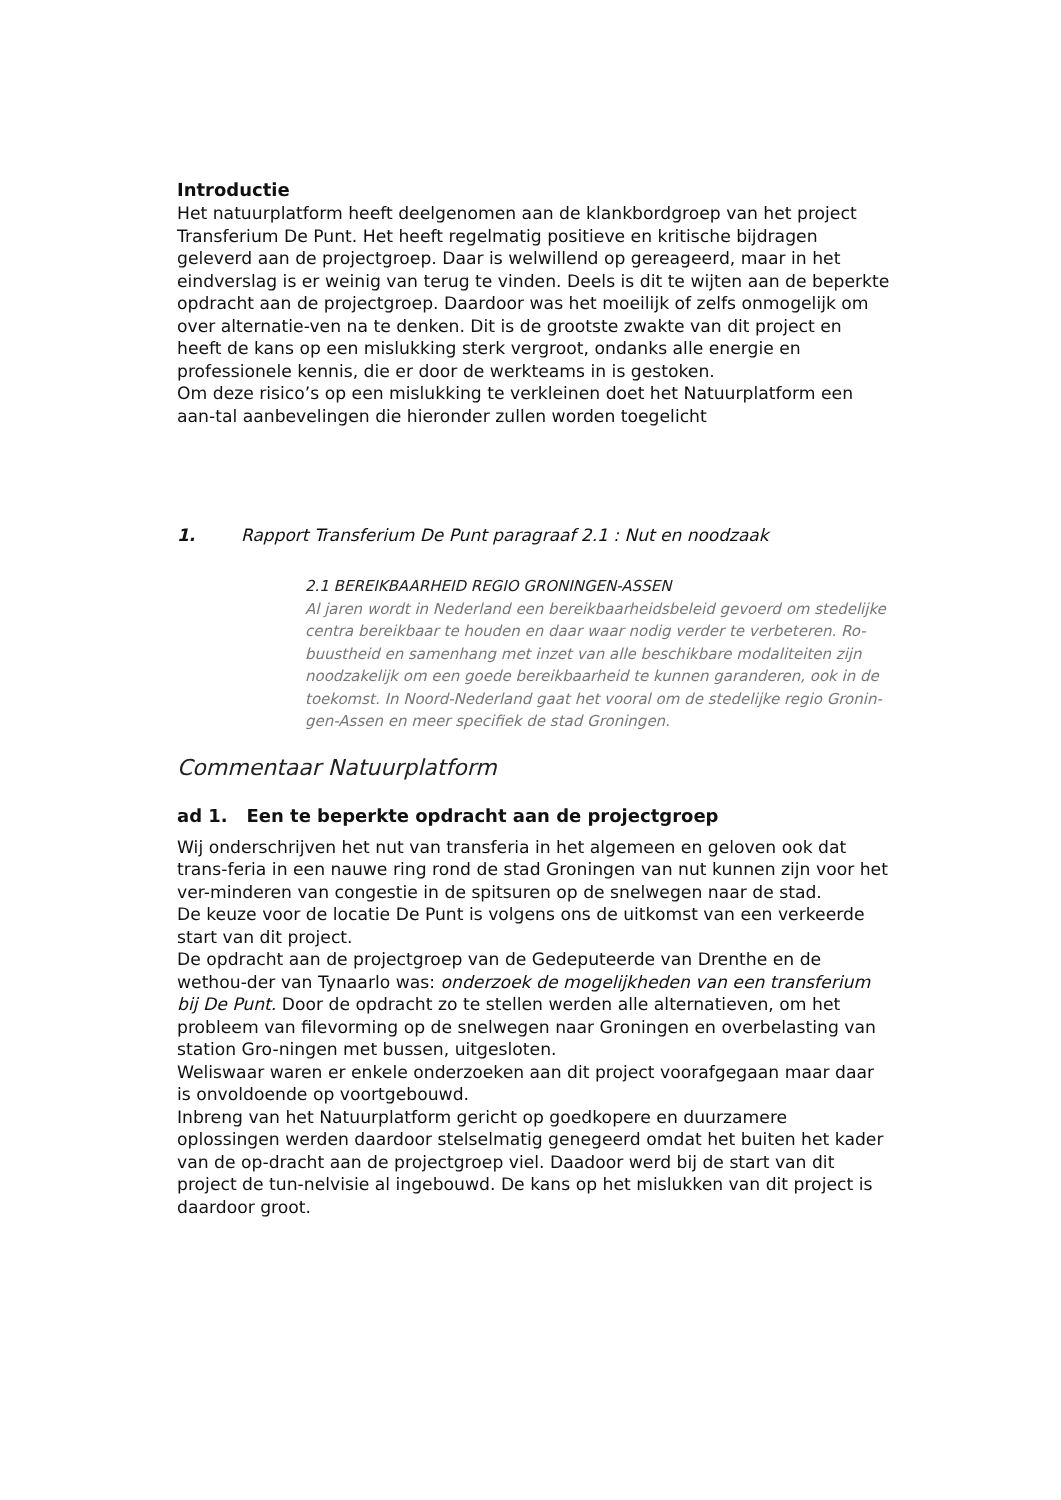Introductie
Het natuurplatform heeft deelgenomen aan de klankbordgroep van het project Transferium De Punt. Het heeft regelmatig positieve en kritische bijdragen geleverd aan de projectgroep. Daar is welwillend op gereageerd, maar in het eindverslag is er weinig van terug te vinden. Deels is dit te wijten aan de beperkte opdracht aan de projectgroep. Daardoor was het moeilijk of zelfs onmogelijk om over alternatie-ven na te denken. Dit is de grootste zwakte van dit project en heeft de kans op een mislukking sterk vergroot, ondanks alle energie en professionele kennis, die er door de werkteams in is gestoken.
Om deze risico’s op een mislukking te verkleinen doet het Natuurplatform een aan-tal aanbevelingen die hieronder zullen worden toegelicht
1. Rapport Transferium De Punt paragraaf 2.1 : Nut en noodzaak
2.1 BEREIKBAARHEID REGIO GRONINGEN-ASSEN
Al jaren wordt in Nederland een bereikbaarheidsbeleid gevoerd om stedelijke centra bereikbaar te houden en daar waar nodig verder te verbeteren. Ro-buustheid en samenhang met inzet van alle beschikbare modaliteiten zijn noodzakelijk om een goede bereikbaarheid te kunnen garanderen, ook in de toekomst. In Noord-Nederland gaat het vooral om de stedelijke regio Gronin-gen-Assen en meer specifiek de stad Groningen.
Commentaar Natuurplatform
ad 1. Een te beperkte opdracht aan de projectgroep
Wij onderschrijven het nut van transferia in het algemeen en geloven ook dat trans-feria in een nauwe ring rond de stad Groningen van nut kunnen zijn voor het ver-minderen van congestie in de spitsuren op de snelwegen naar de stad.
De keuze voor de locatie De Punt is volgens ons de uitkomst van een verkeerde start van dit project.
De opdracht aan de projectgroep van de Gedeputeerde van Drenthe en de wethou-der van Tynaarlo was: onderzoek de mogelijkheden van een transferium bij De Punt. Door de opdracht zo te stellen werden alle alternatieven, om het probleem van filevorming op de snelwegen naar Groningen en overbelasting van station Gro-ningen met bussen, uitgesloten.
Weliswaar waren er enkele onderzoeken aan dit project voorafgegaan maar daar is onvoldoende op voortgebouwd.
Inbreng van het Natuurplatform gericht op goedkopere en duurzamere oplossingen werden daardoor stelselmatig genegeerd omdat het buiten het kader van de op-dracht aan de projectgroep viel. Daadoor werd bij de start van dit project de tun-nelvisie al ingebouwd. De kans op het mislukken van dit project is daardoor groot.